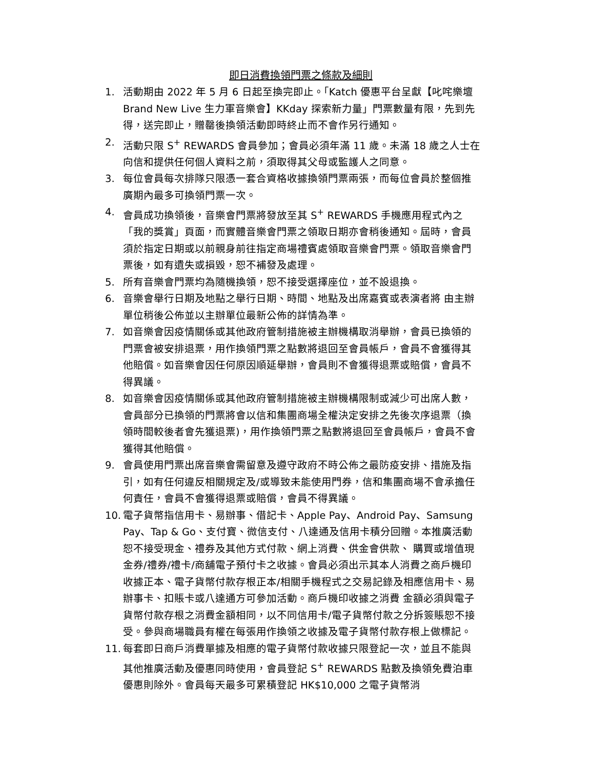即日消費換領門票之條款及細則
1. 活動期由 2022 年 5 月 6 日起至換完即止。「Katch 優惠平台呈獻【叱咤樂壇 Brand New Live 生力軍音樂會】KKday 探索新力量」門票數量有限，先到先得，送完即止，贈罄後換領活動即時終止而不會作另行通知。
2. 活動只限 S<sup>+</sup> REWARDS 會員參加；會員必須年滿 11 歲。未滿 18 歲之人士在向信和提供任何個人資料之前，須取得其父母或監護人之同意。
3. 每位會員每次排隊只限憑一套合資格收據換領門票兩張，而每位會員於整個推廣期內最多可換領門票一次。
4. 會員成功換領後，音樂會門票將發放至其 S<sup>+</sup> REWARDS 手機應用程式內之「我的獎賞」頁面，而實體音樂會門票之領取日期亦會稍後通知。屆時，會員須於指定日期或以前親身前往指定商場禮賓處領取音樂會門票。領取音樂會門票後，如有遺失或損毀，恕不補發及處理。
5. 所有音樂會門票均為隨機換領，恕不接受選擇座位，並不設退換。
6. 音樂會舉行日期及地點之舉行日期、時間、地點及出席嘉賓或表演者將 由主辦單位稍後公佈並以主辦單位最新公佈的詳情為準。
7. 如音樂會因疫情關係或其他政府管制措施被主辦機構取消舉辦，會員已換領的門票會被安排退票，用作換領門票之點數將退回至會員帳戶，會員不會獲得其他賠償。如音樂會因任何原因順延舉辦，會員則不會獲得退票或賠償，會員不得異議。
8. 如音樂會因疫情關係或其他政府管制措施被主辦機構限制或減少可出席人數，會員部分已換領的門票將會以信和集團商場全權決定安排之先後次序退票（換領時間較後者會先獲退票)，用作換領門票之點數將退回至會員帳戶，會員不會獲得其他賠償。
9. 會員使用門票出席音樂會需留意及遵守政府不時公佈之最防疫安排、措施及指引，如有任何違反相關規定及/或導致未能使用門券，信和集團商場不會承擔任何責任，會員不會獲得退票或賠償，會員不得異議。
10. 電子貨幣指信用卡、易辦事、借記卡、Apple Pay、Android Pay、Samsung Pay、Tap & Go、支付寶、微信支付、八達通及信用卡積分回贈。本推廣活動恕不接受現金、禮券及其他方式付款、網上消費、供金會供款、 購買或增值現金券/禮券/禮卡/商舖電子預付卡之收據。會員必須出示其本人消費之商戶機印收據正本、電子貨幣付款存根正本/相關手機程式之交易記錄及相應信用卡、易辦事卡、扣賬卡或八達通方可參加活動。商戶機印收據之消費 金額必須與電子貨幣付款存根之消費金額相同，以不同信用卡/電子貨幣付款之分拆簽賬恕不接受。參與商場職員有權在每張用作換領之收據及電子貨幣付款存根上做標記。
11. 每套即日商戶消費單據及相應的電子貨幣付款收據只限登記一次，並且不能與其他推廣活動及優惠同時使用，會員登記 S<sup>+</sup> REWARDS 點數及換領免費泊車優惠則除外。會員每天最多可累積登記 HK$10,000 之電子貨幣消